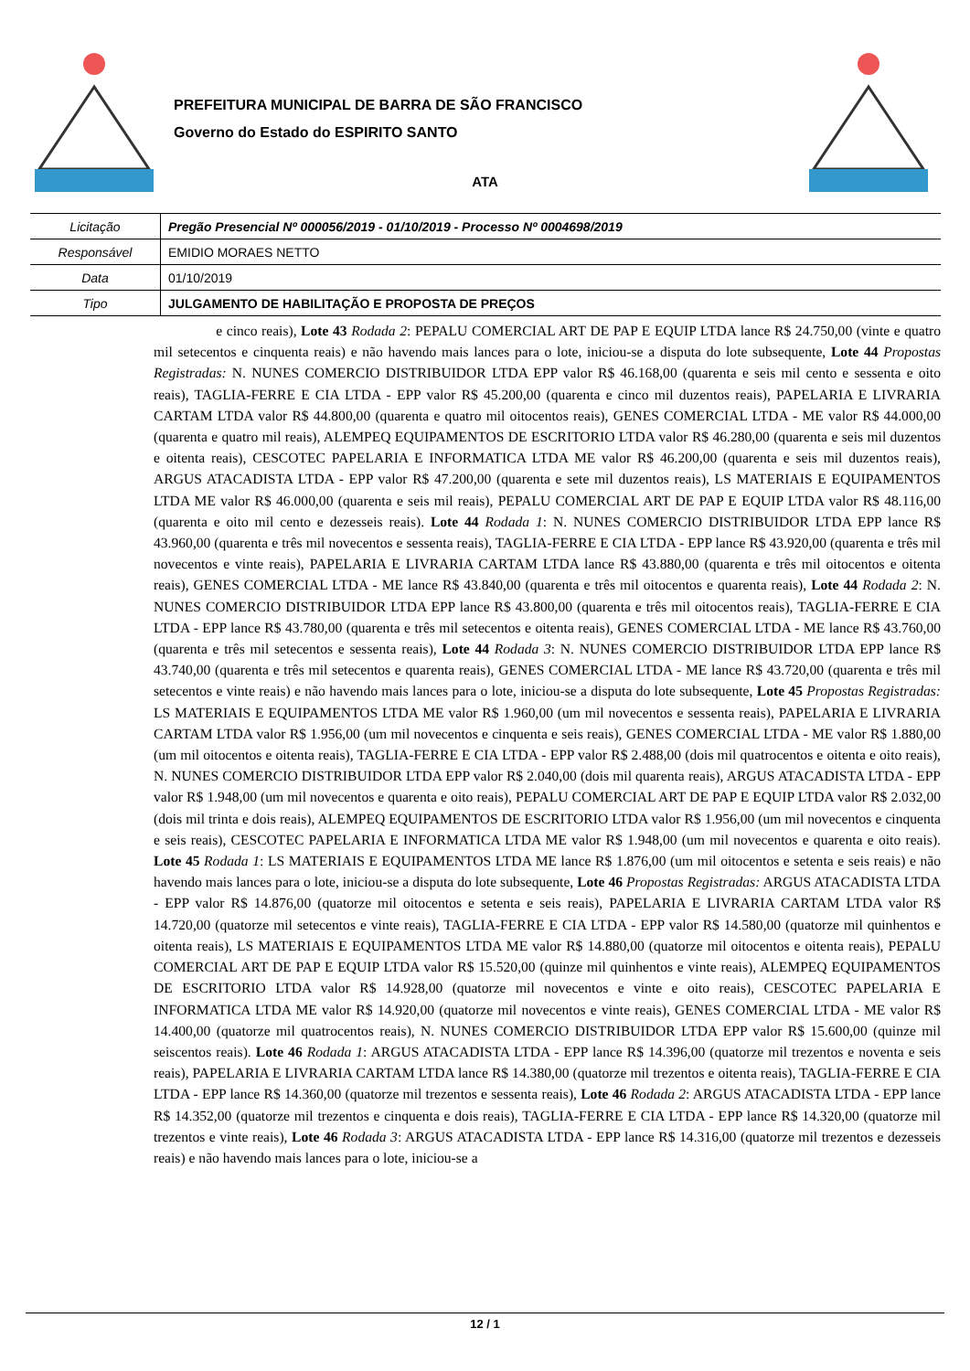PREFEITURA MUNICIPAL DE BARRA DE SÃO FRANCISCO
Governo do Estado do ESPIRITO SANTO
ATA
| Licitação | Pregão Presencial Nº 000056/2019 - 01/10/2019 - Processo Nº 0004698/2019 |
| Responsável | EMIDIO MORAES NETTO |
| Data | 01/10/2019 |
| Tipo | JULGAMENTO DE HABILITAÇÃO E PROPOSTA DE PREÇOS |
e cinco reais), Lote 43 Rodada 2: PEPALU COMERCIAL ART DE PAP E EQUIP LTDA lance R$ 24.750,00 (vinte e quatro mil setecentos e cinquenta reais) e não havendo mais lances para o lote, iniciou-se a disputa do lote subsequente, Lote 44 Propostas Registradas: N. NUNES COMERCIO DISTRIBUIDOR LTDA EPP valor R$ 46.168,00 (quarenta e seis mil cento e sessenta e oito reais), TAGLIA-FERRE E CIA LTDA - EPP valor R$ 45.200,00 (quarenta e cinco mil duzentos reais), PAPELARIA E LIVRARIA CARTAM LTDA valor R$ 44.800,00 (quarenta e quatro mil oitocentos reais), GENES COMERCIAL LTDA - ME valor R$ 44.000,00 (quarenta e quatro mil reais), ALEMPEQ EQUIPAMENTOS DE ESCRITORIO LTDA valor R$ 46.280,00 (quarenta e seis mil duzentos e oitenta reais), CESCOTEC PAPELARIA E INFORMATICA LTDA ME valor R$ 46.200,00 (quarenta e seis mil duzentos reais), ARGUS ATACADISTA LTDA - EPP valor R$ 47.200,00 (quarenta e sete mil duzentos reais), LS MATERIAIS E EQUIPAMENTOS LTDA ME valor R$ 46.000,00 (quarenta e seis mil reais), PEPALU COMERCIAL ART DE PAP E EQUIP LTDA valor R$ 48.116,00 (quarenta e oito mil cento e dezesseis reais). Lote 44 Rodada 1: N. NUNES COMERCIO DISTRIBUIDOR LTDA EPP lance R$ 43.960,00 (quarenta e três mil novecentos e sessenta reais), TAGLIA-FERRE E CIA LTDA - EPP lance R$ 43.920,00 (quarenta e três mil novecentos e vinte reais), PAPELARIA E LIVRARIA CARTAM LTDA lance R$ 43.880,00 (quarenta e três mil oitocentos e oitenta reais), GENES COMERCIAL LTDA - ME lance R$ 43.840,00 (quarenta e três mil oitocentos e quarenta reais), Lote 44 Rodada 2: N. NUNES COMERCIO DISTRIBUIDOR LTDA EPP lance R$ 43.800,00 (quarenta e três mil oitocentos reais), TAGLIA-FERRE E CIA LTDA - EPP lance R$ 43.780,00 (quarenta e três mil setecentos e oitenta reais), GENES COMERCIAL LTDA - ME lance R$ 43.760,00 (quarenta e três mil setecentos e sessenta reais), Lote 44 Rodada 3: N. NUNES COMERCIO DISTRIBUIDOR LTDA EPP lance R$ 43.740,00 (quarenta e três mil setecentos e quarenta reais), GENES COMERCIAL LTDA - ME lance R$ 43.720,00 (quarenta e três mil setecentos e vinte reais) e não havendo mais lances para o lote, iniciou-se a disputa do lote subsequente, Lote 45 Propostas Registradas: LS MATERIAIS E EQUIPAMENTOS LTDA ME valor R$ 1.960,00 (um mil novecentos e sessenta reais), PAPELARIA E LIVRARIA CARTAM LTDA valor R$ 1.956,00 (um mil novecentos e cinquenta e seis reais), GENES COMERCIAL LTDA - ME valor R$ 1.880,00 (um mil oitocentos e oitenta reais), TAGLIA-FERRE E CIA LTDA - EPP valor R$ 2.488,00 (dois mil quatrocentos e oitenta e oito reais), N. NUNES COMERCIO DISTRIBUIDOR LTDA EPP valor R$ 2.040,00 (dois mil quarenta reais), ARGUS ATACADISTA LTDA - EPP valor R$ 1.948,00 (um mil novecentos e quarenta e oito reais), PEPALU COMERCIAL ART DE PAP E EQUIP LTDA valor R$ 2.032,00 (dois mil trinta e dois reais), ALEMPEQ EQUIPAMENTOS DE ESCRITORIO LTDA valor R$ 1.956,00 (um mil novecentos e cinquenta e seis reais), CESCOTEC PAPELARIA E INFORMATICA LTDA ME valor R$ 1.948,00 (um mil novecentos e quarenta e oito reais). Lote 45 Rodada 1: LS MATERIAIS E EQUIPAMENTOS LTDA ME lance R$ 1.876,00 (um mil oitocentos e setenta e seis reais) e não havendo mais lances para o lote, iniciou-se a disputa do lote subsequente, Lote 46 Propostas Registradas: ARGUS ATACADISTA LTDA - EPP valor R$ 14.876,00 (quatorze mil oitocentos e setenta e seis reais), PAPELARIA E LIVRARIA CARTAM LTDA valor R$ 14.720,00 (quatorze mil setecentos e vinte reais), TAGLIA-FERRE E CIA LTDA - EPP valor R$ 14.580,00 (quatorze mil quinhentos e oitenta reais), LS MATERIAIS E EQUIPAMENTOS LTDA ME valor R$ 14.880,00 (quatorze mil oitocentos e oitenta reais), PEPALU COMERCIAL ART DE PAP E EQUIP LTDA valor R$ 15.520,00 (quinze mil quinhentos e vinte reais), ALEMPEQ EQUIPAMENTOS DE ESCRITORIO LTDA valor R$ 14.928,00 (quatorze mil novecentos e vinte e oito reais), CESCOTEC PAPELARIA E INFORMATICA LTDA ME valor R$ 14.920,00 (quatorze mil novecentos e vinte reais), GENES COMERCIAL LTDA - ME valor R$ 14.400,00 (quatorze mil quatrocentos reais), N. NUNES COMERCIO DISTRIBUIDOR LTDA EPP valor R$ 15.600,00 (quinze mil seiscentos reais). Lote 46 Rodada 1: ARGUS ATACADISTA LTDA - EPP lance R$ 14.396,00 (quatorze mil trezentos e noventa e seis reais), PAPELARIA E LIVRARIA CARTAM LTDA lance R$ 14.380,00 (quatorze mil trezentos e oitenta reais), TAGLIA-FERRE E CIA LTDA - EPP lance R$ 14.360,00 (quatorze mil trezentos e sessenta reais), Lote 46 Rodada 2: ARGUS ATACADISTA LTDA - EPP lance R$ 14.352,00 (quatorze mil trezentos e cinquenta e dois reais), TAGLIA-FERRE E CIA LTDA - EPP lance R$ 14.320,00 (quatorze mil trezentos e vinte reais), Lote 46 Rodada 3: ARGUS ATACADISTA LTDA - EPP lance R$ 14.316,00 (quatorze mil trezentos e dezesseis reais) e não havendo mais lances para o lote, iniciou-se a
12 / 1